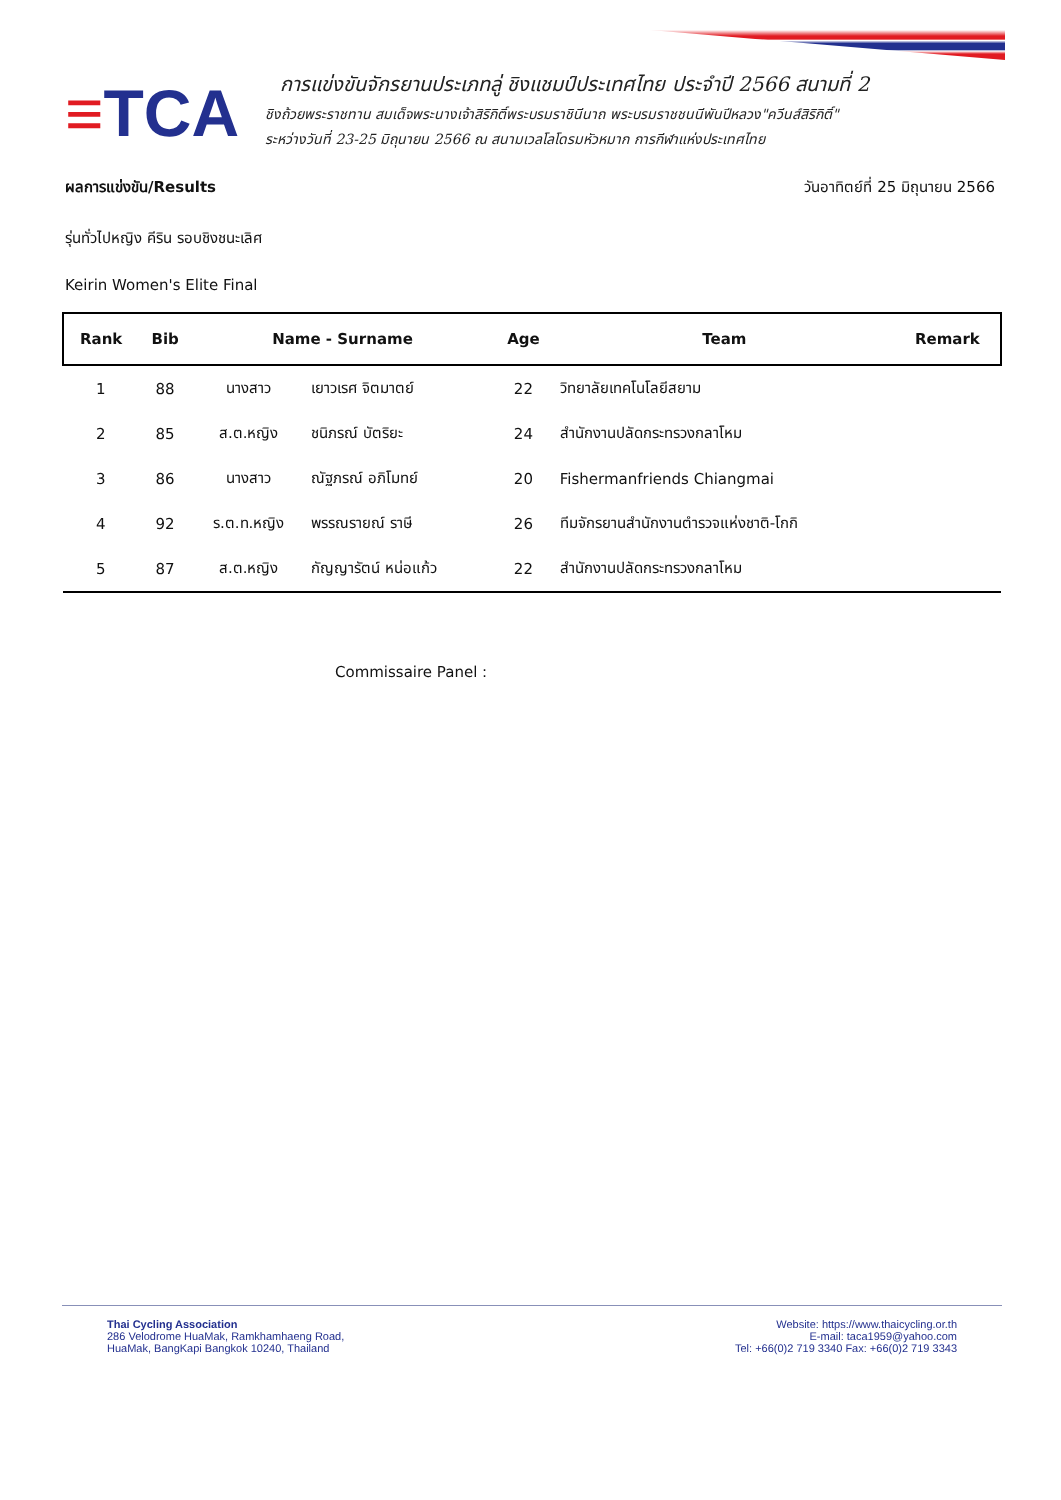≡TCA
การแข่งขันจักรยานประเภทลู่ ชิงแชมป์ประเทศไทย ประจำปี 2566 สนามที่ 2
ชิงถ้วยพระราชทาน สมเด็จพระนางเจ้าสิริกิติ์พระบรมราชินีนาถ พระบรมราชชนนีพันปีหลวง"ควีนส์สิริกิติ์"
ระหว่างวันที่ 23-25 มิถุนายน 2566 ณ สนามเวลโลโดรมหัวหมาก การกีฬาแห่งประเทศไทย
ผลการแข่งขัน/Results วันอาทิตย์ที่ 25 มิถุนายน 2566
รุ่นทั่วไปหญิง คีริน รอบชิงชนะเลิศ
Keirin Women's Elite Final
| Rank | Bib | Name - Surname | | Age | Team | Remark |
| --- | --- | --- | --- | --- | --- | --- |
| 1 | 88 | นางสาว | เยาวเรศ จิตมาตย์ | 22 | วิทยาลัยเทคโนโลยีสยาม | |
| 2 | 85 | ส.ต.หญิง | ชนิภรณ์ บัตริยะ | 24 | สำนักงานปลัดกระทรวงกลาโหม | |
| 3 | 86 | นางสาว | ณัฐภรณ์ อภิโมทย์ | 20 | Fishermanfriends Chiangmai | |
| 4 | 92 | ร.ต.ท.หญิง | พรรณรายณ์ ราษี | 26 | ทีมจักรยานสำนักงานตำรวจแห่งชาติ-โกกิ | |
| 5 | 87 | ส.ต.หญิง | กัญญารัตน์ หน่อแก้ว | 22 | สำนักงานปลัดกระทรวงกลาโหม | |
Commissaire Panel :
Thai Cycling Association
286 Velodrome HuaMak, Ramkhamhaeng Road,
HuaMak, BangKapi Bangkok 10240, Thailand
Website: https://www.thaicycling.or.th
E-mail: taca1959@yahoo.com
Tel: +66(0)2 719 3340 Fax: +66(0)2 719 3343